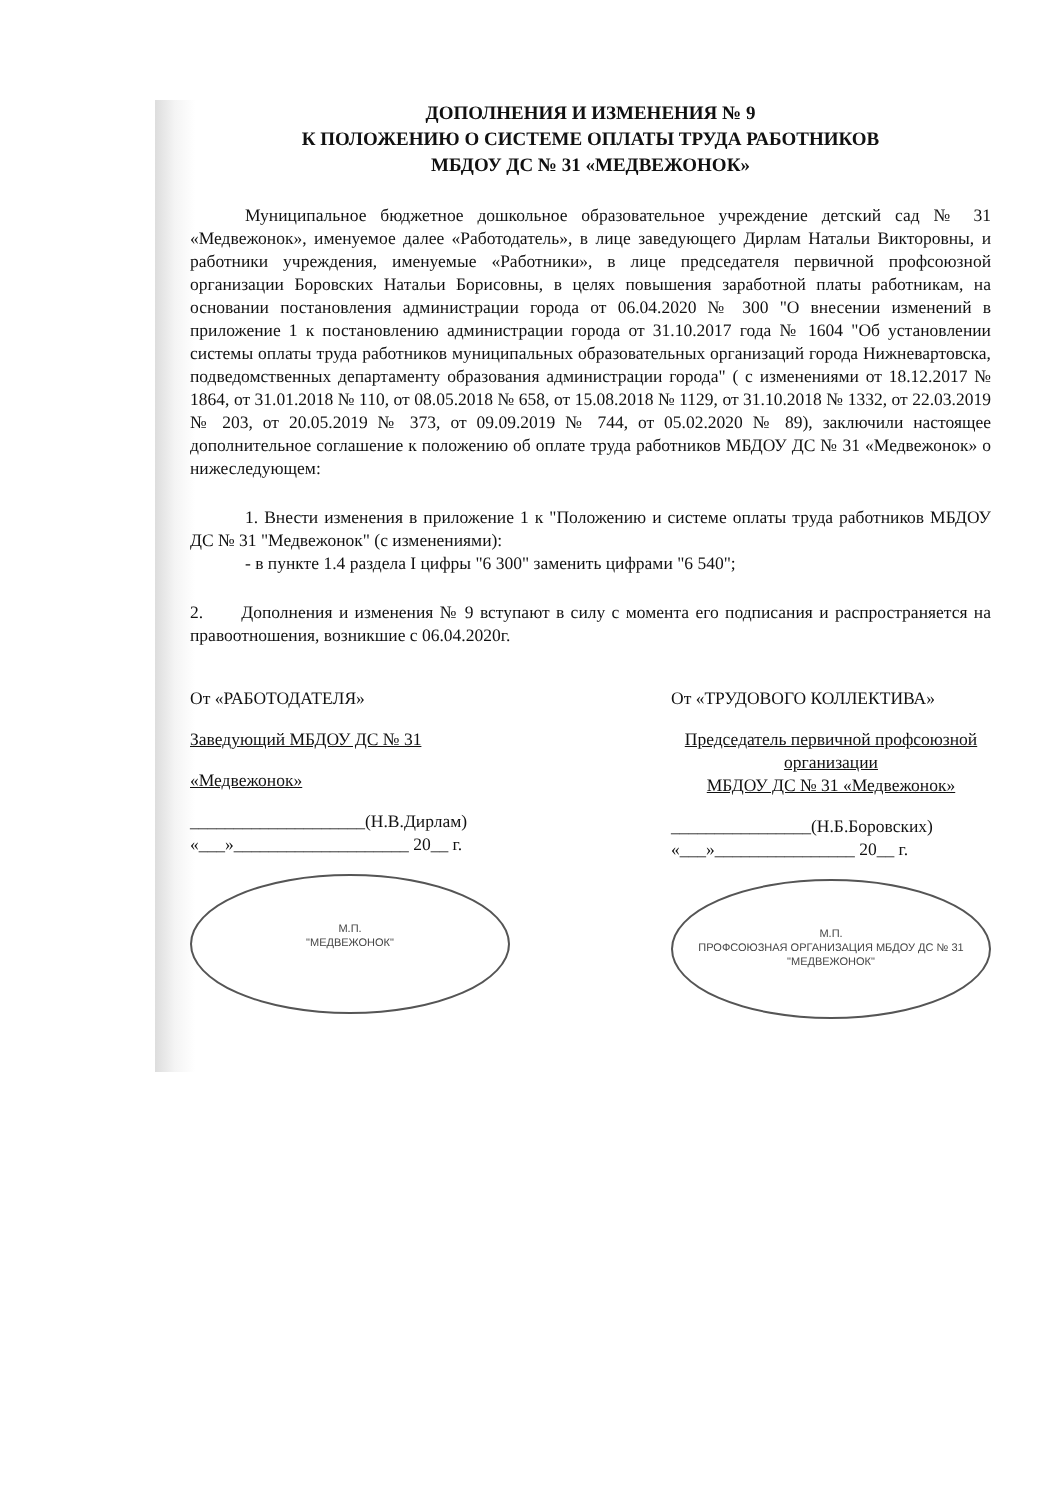ДОПОЛНЕНИЯ И ИЗМЕНЕНИЯ № 9
К ПОЛОЖЕНИЮ О СИСТЕМЕ ОПЛАТЫ ТРУДА РАБОТНИКОВ
МБДОУ ДС № 31 «МЕДВЕЖОНОК»
Муниципальное бюджетное дошкольное образовательное учреждение детский сад № 31 «Медвежонок», именуемое далее «Работодатель», в лице заведующего Дирлам Натальи Викторовны, и работники учреждения, именуемые «Работники», в лице председателя первичной профсоюзной организации Боровских Натальи Борисовны, в целях повышения заработной платы работникам, на основании постановления администрации города от 06.04.2020 № 300 "О внесении изменений в приложение 1 к постановлению администрации города от 31.10.2017 года № 1604 "Об установлении системы оплаты труда работников муниципальных образовательных организаций города Нижневартовска, подведомственных департаменту образования администрации города" ( с изменениями от 18.12.2017 № 1864, от 31.01.2018 № 110, от 08.05.2018 № 658, от 15.08.2018 № 1129, от 31.10.2018 № 1332, от 22.03.2019 № 203, от 20.05.2019 № 373, от 09.09.2019 № 744, от 05.02.2020 № 89), заключили настоящее дополнительное соглашение к положению об оплате труда работников МБДОУ ДС № 31 «Медвежонок» о нижеследующем:
1. Внести изменения в приложение 1 к "Положению и системе оплаты труда работников МБДОУ ДС № 31 "Медвежонок" (с изменениями):
- в пункте 1.4 раздела I цифры "6 300" заменить цифрами "6 540";
2. Дополнения и изменения № 9 вступают в силу с момента его подписания и распространяется на правоотношения, возникшие с 06.04.2020г.
От «РАБОТОДАТЕЛЯ»
Заведующий МБДОУ ДС № 31
«Медвежонок»
____________________(Н.В.Дирлам)
«___»____________________ 20__ г.
М.П.
"МЕДВЕЖОНОК"
От «ТРУДОВОГО КОЛЛЕКТИВА»
Председатель первичной профсоюзной организации
МБДОУ ДС № 31 «Медвежонок»
________________(Н.Б.Боровских)
«___»________________ 20__ г.
М.П.
ПРОФСОЮЗНАЯ ОРГАНИЗАЦИЯ МБДОУ ДС № 31 "МЕДВЕЖОНОК"